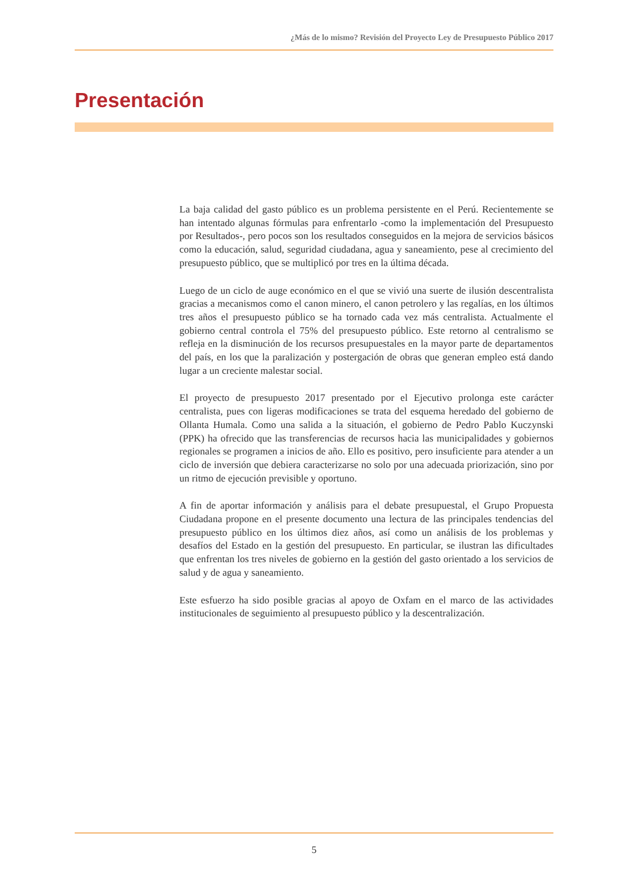¿Más de lo mismo? Revisión del Proyecto Ley de Presupuesto Público 2017
Presentación
La baja calidad del gasto público es un problema persistente en el Perú. Recientemente se han intentado algunas fórmulas para enfrentarlo -como la implementación del Presupuesto por Resultados-, pero pocos son los resultados conseguidos en la mejora de servicios básicos como la educación, salud, seguridad ciudadana, agua y saneamiento, pese al crecimiento del presupuesto público, que se multiplicó por tres en la última década.
Luego de un ciclo de auge económico en el que se vivió una suerte de ilusión descentralista gracias a mecanismos como el canon minero, el canon petrolero y las regalías, en los últimos tres años el presupuesto público se ha tornado cada vez más centralista. Actualmente el gobierno central controla el 75% del presupuesto público. Este retorno al centralismo se refleja en la disminución de los recursos presupuestales en la mayor parte de departamentos del país, en los que la paralización y postergación de obras que generan empleo está dando lugar a un creciente malestar social.
El proyecto de presupuesto 2017 presentado por el Ejecutivo prolonga este carácter centralista, pues con ligeras modificaciones se trata del esquema heredado del gobierno de Ollanta Humala. Como una salida a la situación, el gobierno de Pedro Pablo Kuczynski (PPK) ha ofrecido que las transferencias de recursos hacia las municipalidades y gobiernos regionales se programen a inicios de año. Ello es positivo, pero insuficiente para atender a un ciclo de inversión que debiera caracterizarse no solo por una adecuada priorización, sino por un ritmo de ejecución previsible y oportuno.
A fin de aportar información y análisis para el debate presupuestal, el Grupo Propuesta Ciudadana propone en el presente documento una lectura de las principales tendencias del presupuesto público en los últimos diez años, así como un análisis de los problemas y desafíos del Estado en la gestión del presupuesto. En particular, se ilustran las dificultades que enfrentan los tres niveles de gobierno en la gestión del gasto orientado a los servicios de salud y de agua y saneamiento.
Este esfuerzo ha sido posible gracias al apoyo de Oxfam en el marco de las actividades institucionales de seguimiento al presupuesto público y la descentralización.
5